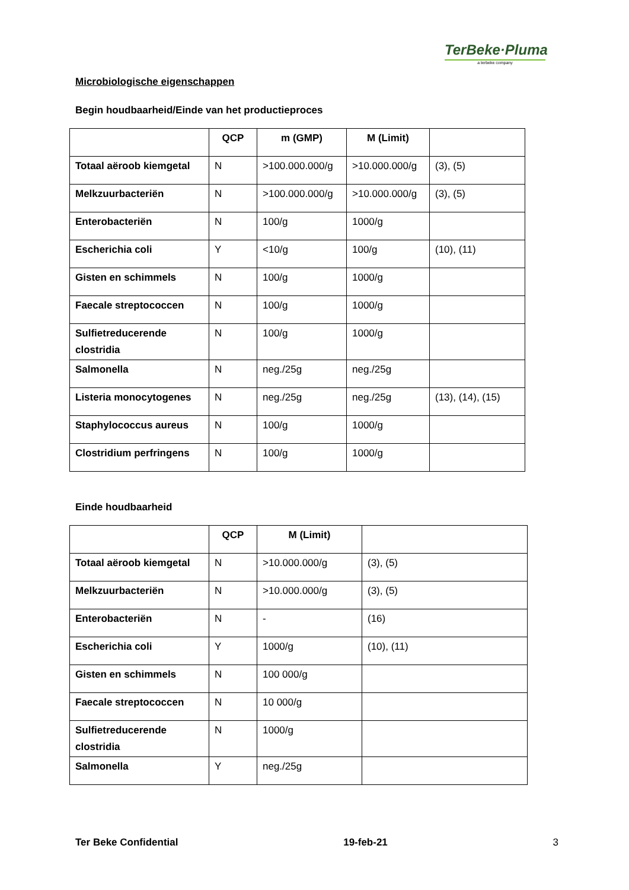TerBeke·Pluma
a terbeke company
Microbiologische eigenschappen
Begin houdbaarheid/Einde van het productieproces
| | QCP | m (GMP) | M (Limit) | |
| --- | --- | --- | --- | --- |
| Totaal aëroob kiemgetal | N | >100.000.000/g | >10.000.000/g | (3), (5) |
| Melkzuurbacteriën | N | >100.000.000/g | >10.000.000/g | (3), (5) |
| Enterobacteriën | N | 100/g | 1000/g | |
| Escherichia coli | Y | <10/g | 100/g | (10), (11) |
| Gisten en schimmels | N | 100/g | 1000/g | |
| Faecale streptococcen | N | 100/g | 1000/g | |
| Sulfietreducerende clostridia | N | 100/g | 1000/g | |
| Salmonella | N | neg./25g | neg./25g | |
| Listeria monocytogenes | N | neg./25g | neg./25g | (13), (14), (15) |
| Staphylococcus aureus | N | 100/g | 1000/g | |
| Clostridium perfringens | N | 100/g | 1000/g | |
Einde houdbaarheid
| | QCP | M (Limit) | |
| --- | --- | --- | --- |
| Totaal aëroob kiemgetal | N | >10.000.000/g | (3), (5) |
| Melkzuurbacteriën | N | >10.000.000/g | (3), (5) |
| Enterobacteriën | N | - | (16) |
| Escherichia coli | Y | 1000/g | (10), (11) |
| Gisten en schimmels | N | 100 000/g | |
| Faecale streptococcen | N | 10 000/g | |
| Sulfietreducerende clostridia | N | 1000/g | |
| Salmonella | Y | neg./25g | |
Ter Beke Confidential 19-feb-21 3